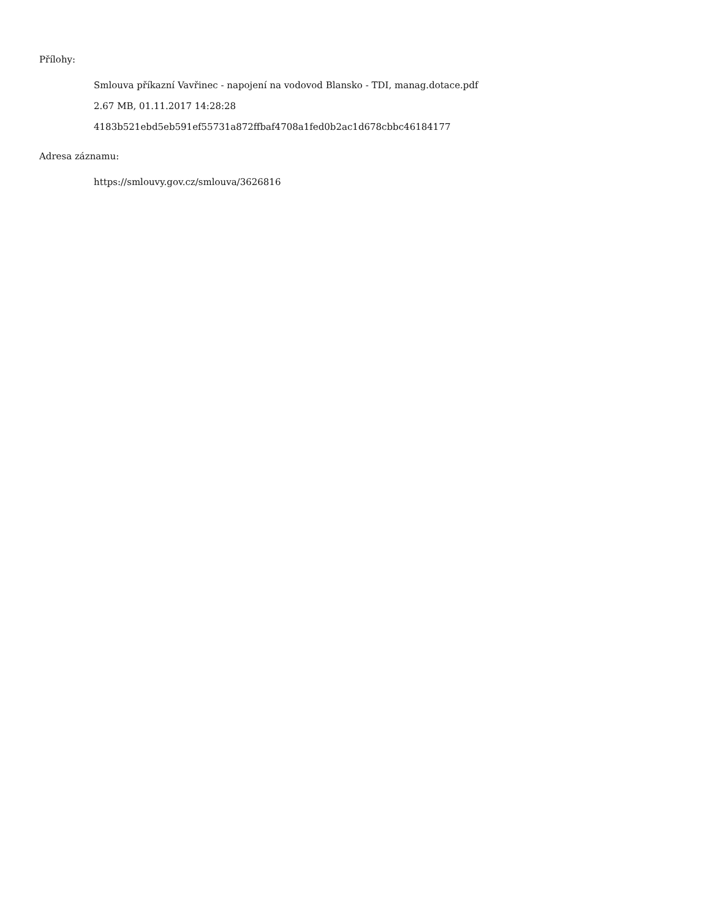Přílohy:
Smlouva příkazní Vavřinec - napojení na vodovod Blansko - TDI, manag.dotace.pdf
2.67 MB, 01.11.2017 14:28:28
4183b521ebd5eb591ef55731a872ffbaf4708a1fed0b2ac1d678cbbc46184177
Adresa záznamu:
https://smlouvy.gov.cz/smlouva/3626816